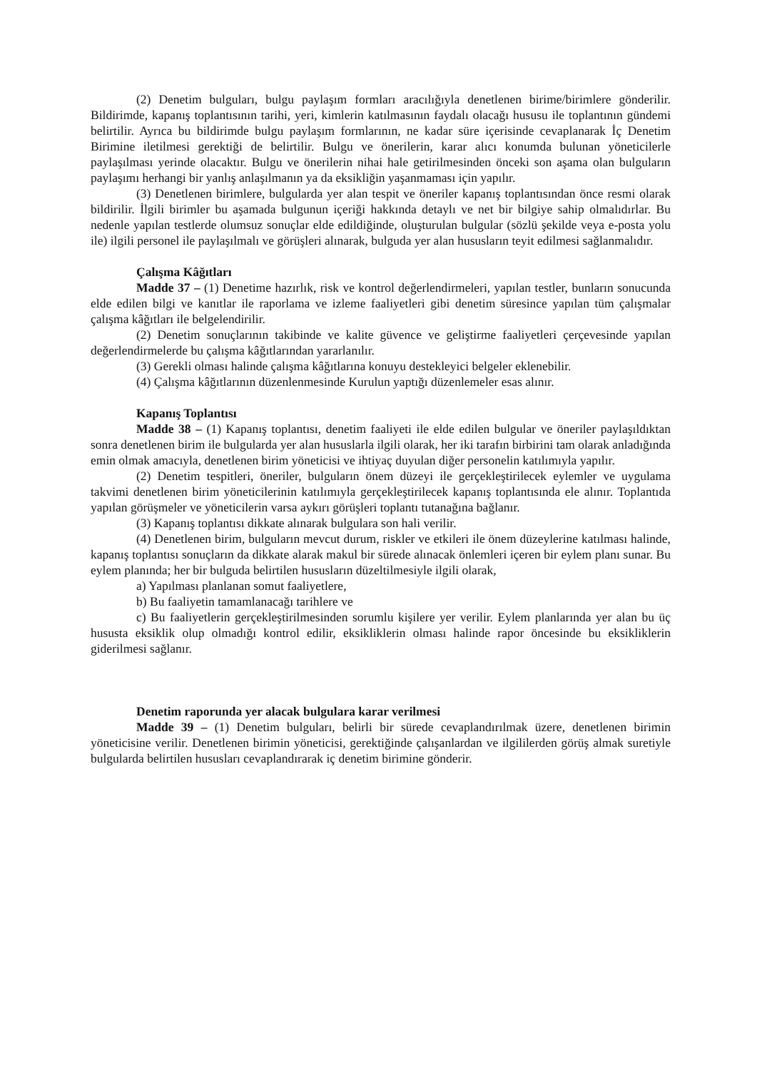(2) Denetim bulguları, bulgu paylaşım formları aracılığıyla denetlenen birime/birimlere gönderilir. Bildirimde, kapanış toplantısının tarihi, yeri, kimlerin katılmasının faydalı olacağı hususu ile toplantının gündemi belirtilir. Ayrıca bu bildirimde bulgu paylaşım formlarının, ne kadar süre içerisinde cevaplanarak İç Denetim Birimine iletilmesi gerektiği de belirtilir. Bulgu ve önerilerin, karar alıcı konumda bulunan yöneticilerle paylaşılması yerinde olacaktır. Bulgu ve önerilerin nihai hale getirilmesinden önceki son aşama olan bulguların paylaşımı herhangi bir yanlış anlaşılmanın ya da eksikliğin yaşanmaması için yapılır.
(3) Denetlenen birimlere, bulgularda yer alan tespit ve öneriler kapanış toplantısından önce resmi olarak bildirilir. İlgili birimler bu aşamada bulgunun içeriği hakkında detaylı ve net bir bilgiye sahip olmalıdırlar. Bu nedenle yapılan testlerde olumsuz sonuçlar elde edildiğinde, oluşturulan bulgular (sözlü şekilde veya e-posta yolu ile) ilgili personel ile paylaşılmalı ve görüşleri alınarak, bulguda yer alan hususların teyit edilmesi sağlanmalıdır.
Çalışma Kâğıtları
Madde 37 – (1) Denetime hazırlık, risk ve kontrol değerlendirmeleri, yapılan testler, bunların sonucunda elde edilen bilgi ve kanıtlar ile raporlama ve izleme faaliyetleri gibi denetim süresince yapılan tüm çalışmalar çalışma kâğıtları ile belgelendirilir.
(2) Denetim sonuçlarının takibinde ve kalite güvence ve geliştirme faaliyetleri çerçevesinde yapılan değerlendirmelerde bu çalışma kâğıtlarından yararlanılır.
(3) Gerekli olması halinde çalışma kâğıtlarına konuyu destekleyici belgeler eklenebilir.
(4) Çalışma kâğıtlarının düzenlenmesinde Kurulun yaptığı düzenlemeler esas alınır.
Kapanış Toplantısı
Madde 38 – (1) Kapanış toplantısı, denetim faaliyeti ile elde edilen bulgular ve öneriler paylaşıldıktan sonra denetlenen birim ile bulgularda yer alan hususlarla ilgili olarak, her iki tarafın birbirini tam olarak anladığında emin olmak amacıyla, denetlenen birim yöneticisi ve ihtiyaç duyulan diğer personelin katılımıyla yapılır.
(2) Denetim tespitleri, öneriler, bulguların önem düzeyi ile gerçekleştirilecek eylemler ve uygulama takvimi denetlenen birim yöneticilerinin katılımıyla gerçekleştirilecek kapanış toplantısında ele alınır. Toplantıda yapılan görüşmeler ve yöneticilerin varsa aykırı görüşleri toplantı tutanağına bağlanır.
(3) Kapanış toplantısı dikkate alınarak bulgulara son hali verilir.
(4) Denetlenen birim, bulguların mevcut durum, riskler ve etkileri ile önem düzeylerine katılması halinde, kapanış toplantısı sonuçların da dikkate alarak makul bir sürede alınacak önlemleri içeren bir eylem planı sunar. Bu eylem planında; her bir bulguda belirtilen hususların düzeltilmesiyle ilgili olarak,
a) Yapılması planlanan somut faaliyetlere,
b) Bu faaliyetin tamamlanacağı tarihlere ve
c) Bu faaliyetlerin gerçekleştirilmesinden sorumlu kişilere yer verilir. Eylem planlarında yer alan bu üç hususta eksiklik olup olmadığı kontrol edilir, eksikliklerin olması halinde rapor öncesinde bu eksikliklerin giderilmesi sağlanır.
Denetim raporunda yer alacak bulgulara karar verilmesi
Madde 39 – (1) Denetim bulguları, belirli bir sürede cevaplandırılmak üzere, denetlenen birimin yöneticisine verilir. Denetlenen birimin yöneticisi, gerektiğinde çalışanlardan ve ilgililerden görüş almak suretiyle bulgularda belirtilen hususları cevaplandırarak iç denetim birimine gönderir.